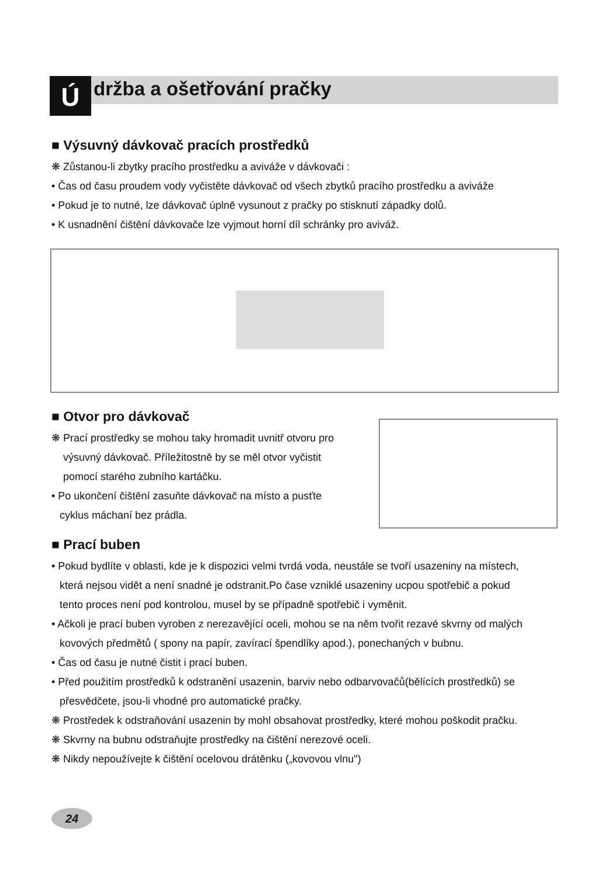Ú držba a ošetřování pračky
■ Výsuvný dávkovač pracích prostředků
❋ Zůstanou-li zbytky pracího prostředku a aviváže v dávkovači :
• Čas od času proudem vody vyčistěte dávkovač od všech zbytků pracího prostředku a aviváže
• Pokud je to nutné, lze dávkovač úplně vysunout z pračky po stisknutí západky dolů.
• K usnadnění čištění dávkovače lze vyjmout horní díl schránky pro aviváž.
■ Otvor pro dávkovač
❋ Prací prostředky se mohou taky hromadit uvnitř otvoru pro
výsuvný dávkovač. Příležitostně by se měl otvor vyčistit
pomocí starého zubního kartáčku.
• Po ukončení čištění zasuňte dávkovač na místo a pusťte
cyklus máchaní bez prádla.
■ Prací buben
• Pokud bydlíte v oblasti, kde je k dispozici velmi tvrdá voda, neustále se tvoří usazeniny na místech,
která nejsou vidět a není snadné je odstranit.Po čase vzniklé usazeniny ucpou spotřebič a pokud
tento proces není pod kontrolou, musel by se případně spotřebič i vyměnit.
• Ačkoli je prací buben vyroben z nerezavějící oceli, mohou se na něm tvořit rezavé skvrny od malých
kovových předmětů ( spony na papír, zavírací špendlíky apod.), ponechaných v bubnu.
• Čas od času je nutné čistit i prací buben.
• Před použitím prostředků k odstranění usazenin, barviv nebo odbarvovačů(bělících prostředků) se
přesvědčete, jsou-li vhodné pro automatické pračky.
❋ Prostředek k odstraňování usazenin by mohl obsahovat prostředky, které mohou poškodit pračku.
❋ Skvrny na bubnu odstraňujte prostředky na čištění nerezové oceli.
❋ Nikdy nepoužívejte k čištění ocelovou drátěnku („kovovou vlnu")
24